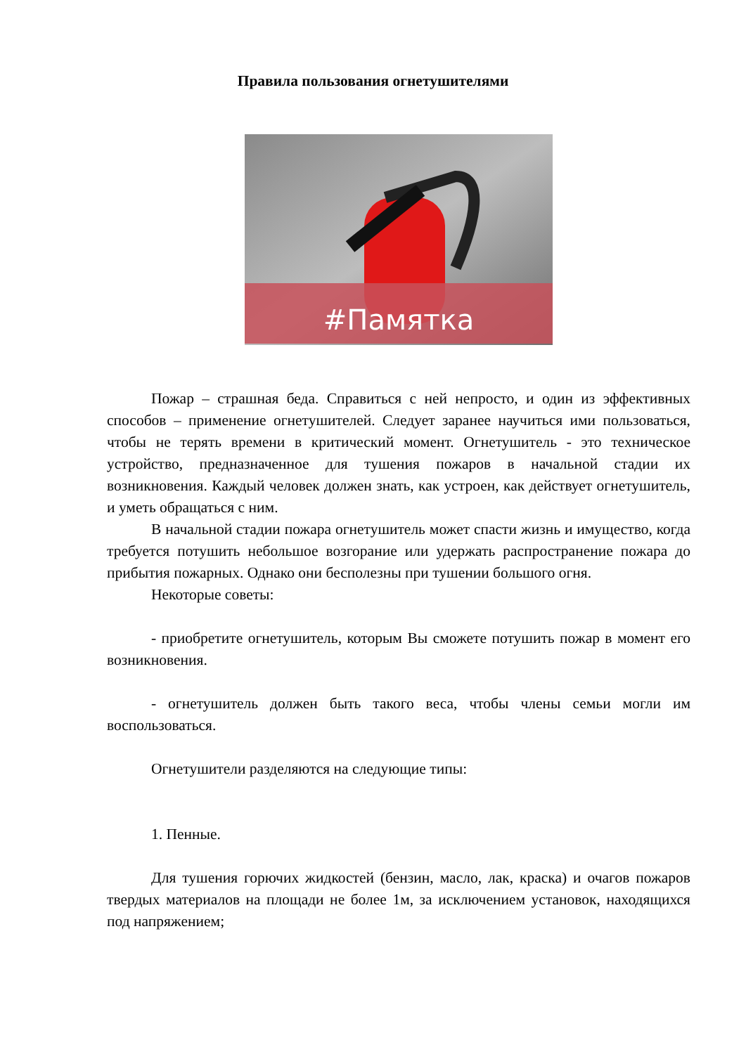Правила пользования огнетушителями
#Памятка
Пожар – страшная беда. Справиться с ней непросто, и один из эффективных способов – применение огнетушителей. Следует заранее научиться ими пользоваться, чтобы не терять времени в критический момент. Огнетушитель - это техническое устройство, предназначенное для тушения пожаров в начальной стадии их возникновения. Каждый человек должен знать, как устроен, как действует огнетушитель, и уметь обращаться с ним.
В начальной стадии пожара огнетушитель может спасти жизнь и имущество, когда требуется потушить небольшое возгорание или удержать распространение пожара до прибытия пожарных. Однако они бесполезны при тушении большого огня.
Некоторые советы:
- приобретите огнетушитель, которым Вы сможете потушить пожар в момент его возникновения.
- огнетушитель должен быть такого веса, чтобы члены семьи могли им воспользоваться.
Огнетушители разделяются на следующие типы:
1. Пенные.
Для тушения горючих жидкостей (бензин, масло, лак, краска) и очагов пожаров твердых материалов на площади не более 1м, за исключением установок, находящихся под напряжением;